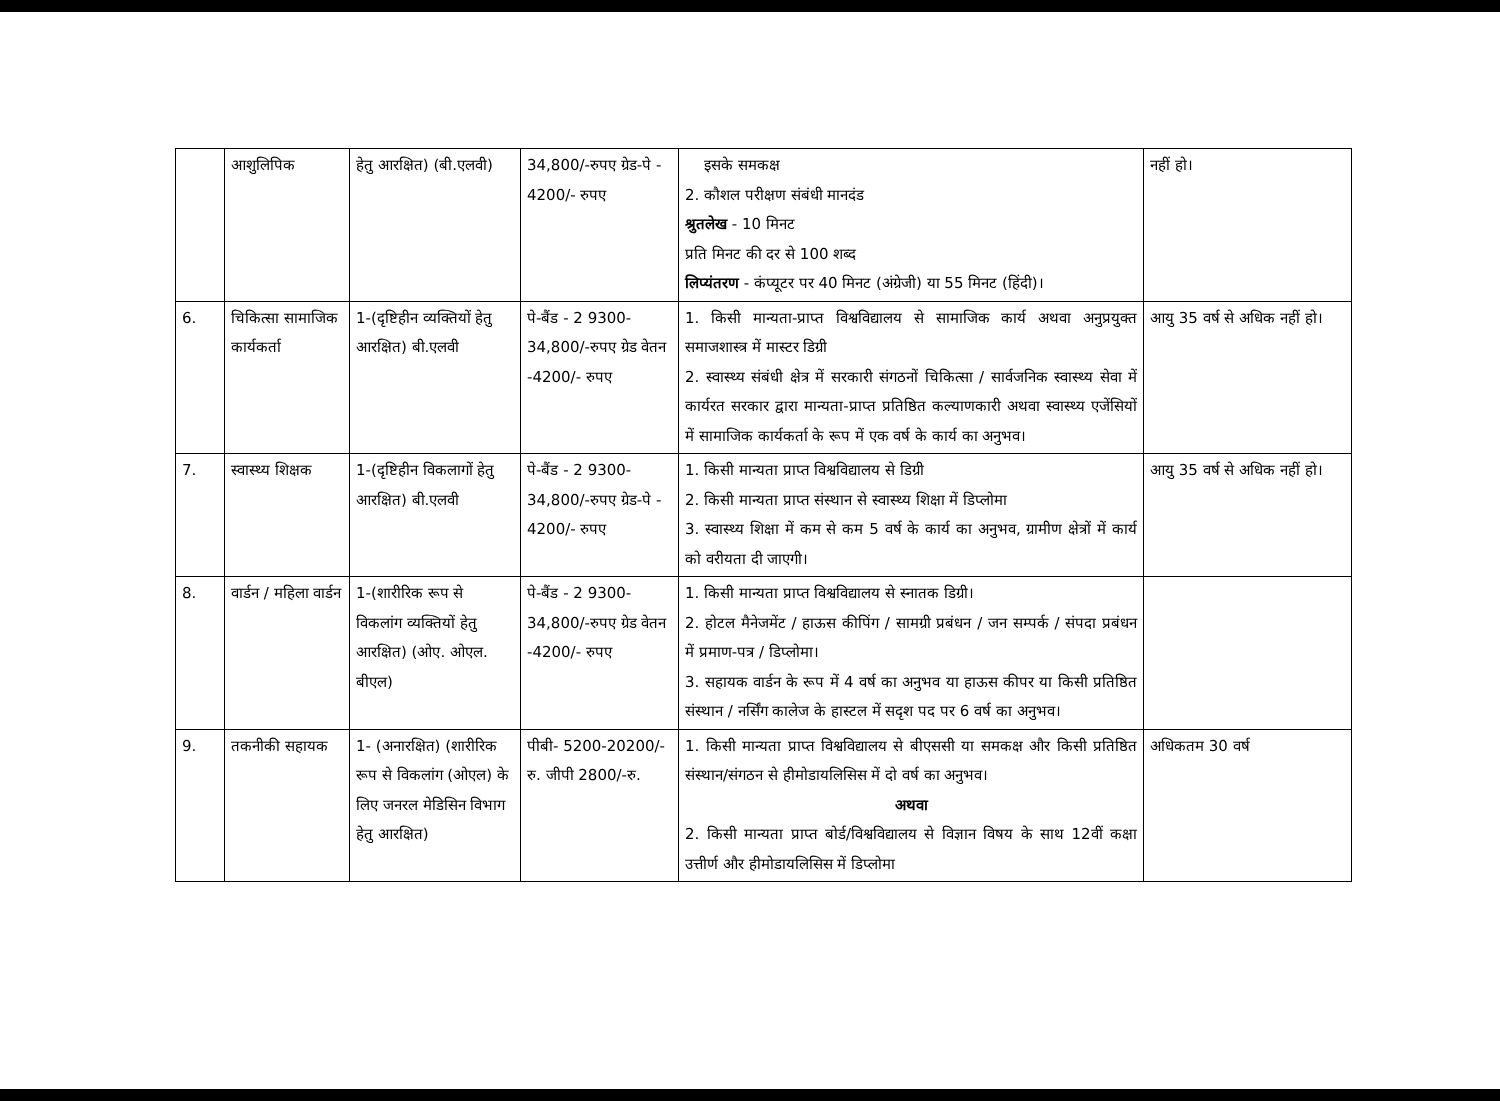| | आशुलिपिक | हेतु आरक्षित) (बी.एलवी) | 34,800/-रुपए ग्रेड-पे - 4200/- रुपए | इसके समकक्ष 2. कौशल परीक्षण संबंधी मानदंड श्रुतलेख - 10 मिनट प्रति मिनट की दर से 100 शब्द लिप्यंतरण - कंप्यूटर पर 40 मिनट (अंग्रेजी) या 55 मिनट (हिंदी)। | नहीं हो। |
| 6. | चिकित्सा सामाजिक कार्यकर्ता | 1-(दृष्टिहीन व्यक्तियों हेतु आरक्षित) बी.एलवी | पे-बैंड - 2 9300-34,800/-रुपए ग्रेड वेतन -4200/- रुपए | 1. किसी मान्यता-प्राप्त विश्वविद्यालय से सामाजिक कार्य अथवा अनुप्रयुक्त समाजशास्त्र में मास्टर डिग्री 2. स्वास्थ्य संबंधी क्षेत्र में सरकारी संगठनों चिकित्सा / सार्वजनिक स्वास्थ्य सेवा में कार्यरत सरकार द्वारा मान्यता-प्राप्त प्रतिष्ठित कल्याणकारी अथवा स्वास्थ्य एजेंसियों में सामाजिक कार्यकर्ता के रूप में एक वर्ष के कार्य का अनुभव। | आयु 35 वर्ष से अधिक नहीं हो। |
| 7. | स्वास्थ्य शिक्षक | 1-(दृष्टिहीन विकलागों हेतु आरक्षित) बी.एलवी | पे-बैंड - 2 9300-34,800/-रुपए ग्रेड-पे - 4200/- रुपए | 1. किसी मान्यता प्राप्त विश्वविद्यालय से डिग्री 2. किसी मान्यता प्राप्त संस्थान से स्वास्थ्य शिक्षा में डिप्लोमा 3. स्वास्थ्य शिक्षा में कम से कम 5 वर्ष के कार्य का अनुभव, ग्रामीण क्षेत्रों में कार्य को वरीयता दी जाएगी। | आयु 35 वर्ष से अधिक नहीं हो। |
| 8. | वार्डन / महिला वार्डन | 1-(शारीरिक रूप से विकलांग व्यक्तियों हेतु आरक्षित) (ओए. ओएल. बीएल) | पे-बैंड - 2 9300-34,800/-रुपए ग्रेड वेतन -4200/- रुपए | 1. किसी मान्यता प्राप्त विश्वविद्यालय से स्नातक डिग्री। 2. होटल मैनेजमेंट / हाऊस कीपिंग / सामग्री प्रबंधन / जन सम्पर्क / संपदा प्रबंधन में प्रमाण-पत्र / डिप्लोमा। 3. सहायक वार्डन के रूप में 4 वर्ष का अनुभव या हाऊस कीपर या किसी प्रतिष्ठित संस्थान / नर्सिंग कालेज के हास्टल में सदृश पद पर 6 वर्ष का अनुभव। | |
| 9. | तकनीकी सहायक | 1- (अनारक्षित) (शारीरिक रूप से विकलांग (ओएल) के लिए जनरल मेडिसिन विभाग हेतु आरक्षित) | पीबी- 5200-20200/-रु. जीपी 2800/-रु. | 1. किसी मान्यता प्राप्त विश्वविद्यालय से बीएससी या समकक्ष और किसी प्रतिष्ठित संस्थान/संगठन से हीमोडायलिसिस में दो वर्ष का अनुभव। अथवा 2. किसी मान्यता प्राप्त बोर्ड/विश्वविद्यालय से विज्ञान विषय के साथ 12वीं कक्षा उत्तीर्ण और हीमोडायलिसिस में डिप्लोमा | अधिकतम 30 वर्ष |